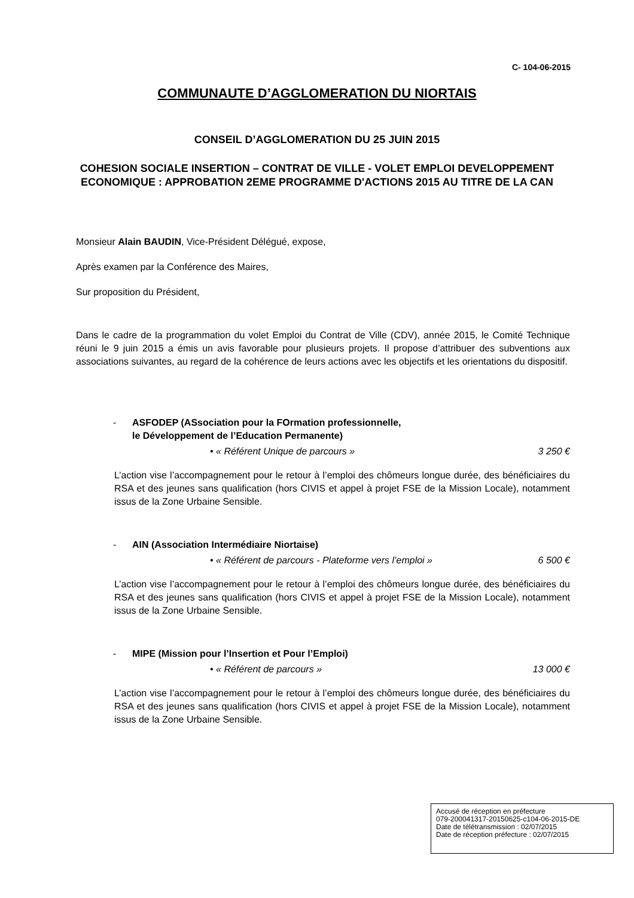C- 104-06-2015
COMMUNAUTE D’AGGLOMERATION DU NIORTAIS
CONSEIL D’AGGLOMERATION DU 25 JUIN 2015
COHESION SOCIALE INSERTION – CONTRAT DE VILLE - VOLET EMPLOI DEVELOPPEMENT ECONOMIQUE : APPROBATION 2EME PROGRAMME D'ACTIONS 2015 AU TITRE DE LA CAN
Monsieur Alain BAUDIN, Vice-Président Délégué, expose,
Après examen par la Conférence des Maires,
Sur proposition du Président,
Dans le cadre de la programmation du volet Emploi du Contrat de Ville (CDV), année 2015, le Comité Technique réuni le 9 juin 2015 a émis un avis favorable pour plusieurs projets. Il propose d’attribuer des subventions aux associations suivantes, au regard de la cohérence de leurs actions avec les objectifs et les orientations du dispositif.
- ASFODEP (ASsociation pour la FOrmation professionnelle,
le Développement de l’Education Permanente)
• « Référent Unique de parcours » 3 250 €
L’action vise l’accompagnement pour le retour à l’emploi des chômeurs longue durée, des bénéficiaires du RSA et des jeunes sans qualification (hors CIVIS et appel à projet FSE de la Mission Locale), notamment issus de la Zone Urbaine Sensible.
- AIN (Association Intermédiaire Niortaise)
• « Référent de parcours - Plateforme vers l’emploi » 6 500 €
L’action vise l’accompagnement pour le retour à l’emploi des chômeurs longue durée, des bénéficiaires du RSA et des jeunes sans qualification (hors CIVIS et appel à projet FSE de la Mission Locale), notamment issus de la Zone Urbaine Sensible.
- MIPE (Mission pour l’Insertion et Pour l’Emploi)
• « Référent de parcours » 13 000 €
L’action vise l’accompagnement pour le retour à l’emploi des chômeurs longue durée, des bénéficiaires du RSA et des jeunes sans qualification (hors CIVIS et appel à projet FSE de la Mission Locale), notamment issus de la Zone Urbaine Sensible.
Accusé de réception en préfecture
079-200041317-20150625-c104-06-2015-DE
Date de télétransmission : 02/07/2015
Date de réception préfecture : 02/07/2015